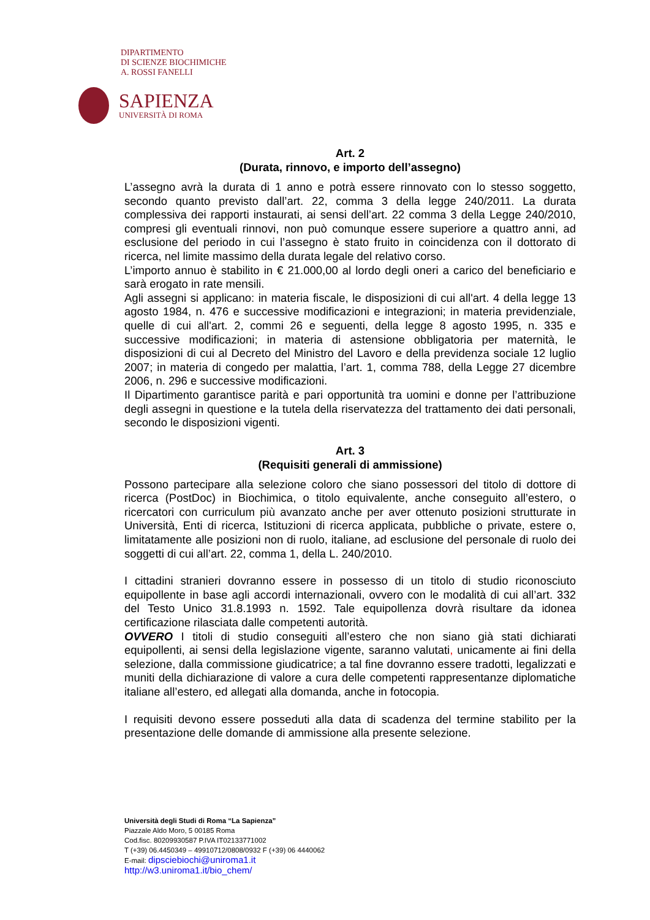DIPARTIMENTO
DI SCIENZE BIOCHIMICHE
A. ROSSI FANELLI
SAPIENZA
UNIVERSITÀ DI ROMA
Art. 2
(Durata, rinnovo, e importo dell’assegno)
L’assegno avrà la durata di 1 anno e potrà essere rinnovato con lo stesso soggetto, secondo quanto previsto dall’art. 22, comma 3 della legge 240/2011. La durata complessiva dei rapporti instaurati, ai sensi dell’art. 22 comma 3 della Legge 240/2010, compresi gli eventuali rinnovi, non può comunque essere superiore a quattro anni, ad esclusione del periodo in cui l’assegno è stato fruito in coincidenza con il dottorato di ricerca, nel limite massimo della durata legale del relativo corso.
L’importo annuo è stabilito in € 21.000,00 al lordo degli oneri a carico del beneficiario e sarà erogato in rate mensili.
Agli assegni si applicano: in materia fiscale, le disposizioni di cui all'art. 4 della legge 13 agosto 1984, n. 476 e successive modificazioni e integrazioni; in materia previdenziale, quelle di cui all'art. 2, commi 26 e seguenti, della legge 8 agosto 1995, n. 335 e successive modificazioni; in materia di astensione obbligatoria per maternità, le disposizioni di cui al Decreto del Ministro del Lavoro e della previdenza sociale 12 luglio 2007; in materia di congedo per malattia, l’art. 1, comma 788, della Legge 27 dicembre 2006, n. 296 e successive modificazioni.
Il Dipartimento garantisce parità e pari opportunità tra uomini e donne per l’attribuzione degli assegni in questione e la tutela della riservatezza del trattamento dei dati personali, secondo le disposizioni vigenti.
Art. 3
(Requisiti generali di ammissione)
Possono partecipare alla selezione coloro che siano possessori del titolo di dottore di ricerca (PostDoc) in Biochimica, o titolo equivalente, anche conseguito all’estero, o ricercatori con curriculum più avanzato anche per aver ottenuto posizioni strutturate in Università, Enti di ricerca, Istituzioni di ricerca applicata, pubbliche o private, estere o, limitatamente alle posizioni non di ruolo, italiane, ad esclusione del personale di ruolo dei soggetti di cui all’art. 22, comma 1, della L. 240/2010.
I cittadini stranieri dovranno essere in possesso di un titolo di studio riconosciuto equipollente in base agli accordi internazionali, ovvero con le modalità di cui all’art. 332 del Testo Unico 31.8.1993 n. 1592. Tale equipollenza dovrà risultare da idonea certificazione rilasciata dalle competenti autorità.
OVVERO I titoli di studio conseguiti all’estero che non siano già stati dichiarati equipollenti, ai sensi della legislazione vigente, saranno valutati, unicamente ai fini della selezione, dalla commissione giudicatrice; a tal fine dovranno essere tradotti, legalizzati e muniti della dichiarazione di valore a cura delle competenti rappresentanze diplomatiche italiane all’estero, ed allegati alla domanda, anche in fotocopia.
I requisiti devono essere posseduti alla data di scadenza del termine stabilito per la presentazione delle domande di ammissione alla presente selezione.
Università degli Studi di Roma “La Sapienza”
Piazzale Aldo Moro, 5 00185 Roma
Cod.fisc. 80209930587 P.IVA IT02133771002
T (+39) 06.4450349 – 49910712/0808/0932 F (+39) 06 4440062
E-mail: dipsciebiochi@uniroma1.it
http://w3.uniroma1.it/bio_chem/